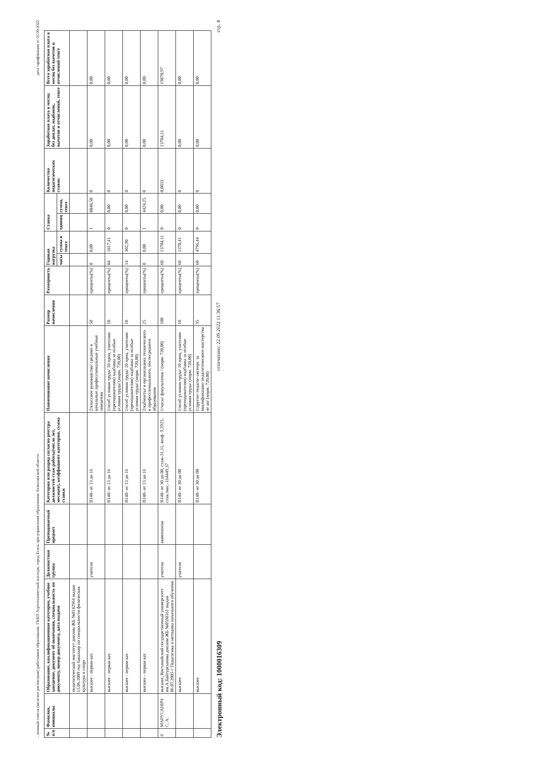...ионный список (штатное расписание) работников образования: ГККП Агротехнический колледж, город Есиль при управлении образования Акмолинской области дата тарификации от 01.09.2022
| № п/п | Фамилия, инициалы | Образование, квалификационная категория, учебное заведение, документ об окончании, специальность по документу, номер документа, дата выдачи | Должностная группа | Преподаваемый предмет | Категория или разряд согласно реестра должностей стаж работы(число лет, месяцев), коэффициент категории, сумма ставки | Наименование начисления | Размер начисления | Размерность | Годовая нагрузка | | Ставка | | Количество педагогических ставок | Заработная плата в месяц без доплат, надбавок, вычетов и отчислений, тенге | Всего заработная плата в месяц без вычетов и отчислений тенге |
| --- | --- | --- | --- | --- | --- | --- | --- | --- | --- | --- | --- | --- | --- | --- | --- |
| | | | | | | | | | часы | сумма в тенге | единиц | сумма, тенге | | | |
| | | педагогический институт диплом ЖБ №0142964 выдан 15.06.2009 год бакалавр по специальности физическая культура и спорт | | | | | | | | | | | | | |
| | | высшее - первая кат. | учителя | | B140- от 13 до 16 | 2/классное руководство/ средние и начальные профессиональные учебные заведения | 50 | проценты(%) | 0 | 0,00 | 1 | 8848,50 | 0 | 0,00 | 0,00 |
| | | высшее - первая кат. | | | B140- от 13 до 16 | 1/особ условия труда/ 10 проц. учителям (преподавателям) надбавка за особые условия труда/ (норм. 720,00) | 10 | проценты(%) | 84 | 1817,41 | 0 | 0,00 | 0 | 0,00 | 0,00 |
| | | высшее - первая кат. | | | B140- от 13 до 16 | 1/особ условия труда/ 10 проц. учителям (преподавателям) надбавка за особые условия труда/ (норм. 720,00) | 10 | проценты(%) | 14 | 302,90 | 0 | 0,00 | 0 | 0,00 | 0,00 |
| | | высшее - первая кат. | | | B140- от 13 до 16 | 2/кабинеты/ в организациях технического и профессионального, послесреднего образования | 25 | проценты(%) | 0 | 0,00 | 1 | 4424,25 | 0 | 0,00 | 0,00 |
| 6 | МАРУСАНИЧ С. А. | высшее, Костанайский государственный университет им.А.Байтурсынова диплом ЖБ №0598161 выдан 06.07.2005 г Педагогика и методика начального обучения | учителя | акмеология | B140- от 30 до 00, стаж-31,11, коэф. 9,2925, став./мес.-164449,37 | 1/часы/ факультатив / (норм. 720,00) | 100 | проценты(%) | 60 | 13704,11 | 0 | 0,00 | 0,0833 | 13704,11 | 19870,97 |
| | | высшее | учителя | | B140- от 30 до 00 | 1/особ условия труда/ 10 проц. учителям (преподавателям) надбавка за особые условия труда/ (норм. 720,00) | 10 | проценты(%) | 60 | 1370,41 | 0 | 0,00 | 0 | 0,00 | 0,00 |
| | | высшее | | | B140- от 30 до 00 | 1/другое/ педагог-эксперт. за квалификацию педагогического мастерства от до/ (норм. 720,00) | 35 | проценты(%) | 60 | 4796,44 | 0 | 0,00 | 0 | 0,00 | 0,00 |
Электронный код: 1000016309 отпечатано: 22.09.2022 11:36:57 стр. 4